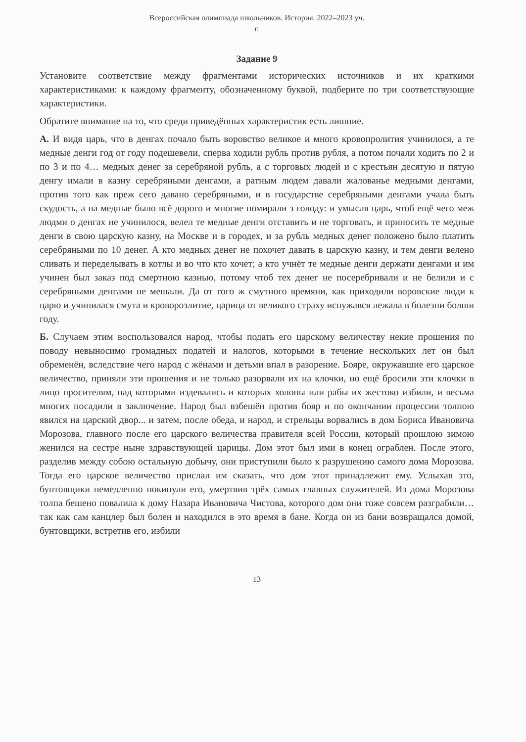Всероссийская олимпиада школьников. История. 2022–2023 уч.
г.
Задание 9
Установите соответствие между фрагментами исторических источников и их краткими характеристиками: к каждому фрагменту, обозначенному буквой, подберите по три соответствующие характеристики.
Обратите внимание на то, что среди приведённых характеристик есть лишние.
А. И видя царь, что в денгах почало быть воровство великое и много кровопролития учинилося, а те медные денги год от году подешевели, сперва ходили рубль против рубля, а потом почали ходить по 2 и по 3 и по 4… медных денег за серебряной рубль, а с торговых людей и с крестьян десятую и пятую денгу имали в казну серебряными денгами, а ратным людем давали жалованье медными денгами, против того как преж сего давано серебряными, и в государстве серебряными денгами учала быть скудость, а на медные было всё дорого и многие помирали з голоду: и умысля царь, чтоб ещё чего меж людми о денгах не учинилося, велел те медные денги отставить и не торговать, и приносить те медные денги в свою царскую казну, на Москве и в городех, и за рубль медных денег положено было платить серебряными по 10 денег. А кто медных денег не похочет давать в царскую казну, и тем денги велено сливать и переделывать в котлы и во что кто хочет; а кто учнёт те медные денги держати денгами и им учинен был заказ под смертною казнью, потому чтоб тех денег не посеребривали и не белили и с серебряными денгами не мешали. Да от того ж смутного времяни, как приходили воровские люди к царю и учинилася смута и кроворозлитие, царица от великого страху испужався лежала в болезни болши году.
Б. Случаем этим воспользовался народ, чтобы подать его царскому величеству некие прошения по поводу невыносимо громадных податей и налогов, которыми в течение нескольких лет он был обременён, вследствие чего народ с жёнами и детьми впал в разорение. Бояре, окружавшие его царское величество, приняли эти прошения и не только разорвали их на клочки, но ещё бросили эти клочки в лицо просителям, над которыми издевались и которых холопы или рабы их жестоко избили, и весьма многих посадили в заключение. Народ был взбешён против бояр и по окончании процессии толпою явился на царский двор... и затем, после обеда, и народ, и стрельцы ворвались в дом Бориса Ивановича Морозова, главного после его царского величества правителя всей России, который прошлою зимою женился на сестре ныне здравствующей царицы. Дом этот был ими в конец ограблен. После этого, разделив между собою остальную добычу, они приступили было к разрушению самого дома Морозова. Тогда его царское величество прислал им сказать, что дом этот принадлежит ему. Услыхав это, бунтовщики немедленно покинули его, умертвив трёх самых главных служителей. Из дома Морозова толпа бешено повалила к дому Назара Ивановича Чистова, которого дом они тоже совсем разграбили… так как сам канцлер был болен и находился в это время в бане. Когда он из бани возвращался домой, бунтовщики, встретив его, избили
13